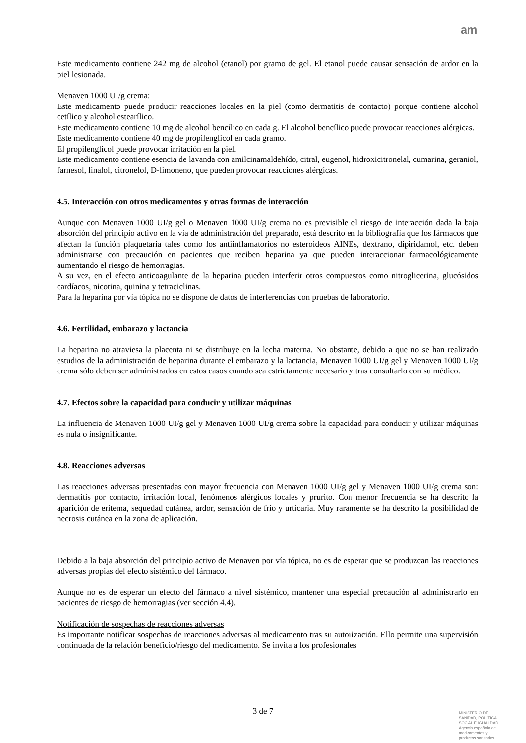am
Este medicamento contiene 242 mg de alcohol (etanol) por gramo de gel. El etanol puede causar sensación de ardor en la piel lesionada.
Menaven 1000 UI/g crema:
Este medicamento puede producir reacciones locales en la piel (como dermatitis de contacto) porque contiene alcohol cetílico y alcohol estearílico.
Este medicamento contiene 10 mg de alcohol bencílico en cada g. El alcohol bencílico puede provocar reacciones alérgicas.
Este medicamento contiene 40 mg de propilenglicol en cada gramo.
El propilenglicol puede provocar irritación en la piel.
Este medicamento contiene esencia de lavanda con amilcinamaldehído, citral, eugenol, hidroxicitronelal, cumarina, geraniol, farnesol, linalol, citronelol, D-limoneno, que pueden provocar reacciones alérgicas.
4.5. Interacción con otros medicamentos y otras formas de interacción
Aunque con Menaven 1000 UI/g gel o Menaven 1000 UI/g crema no es previsible el riesgo de interacción dada la baja absorción del principio activo en la vía de administración del preparado, está descrito en la bibliografía que los fármacos que afectan la función plaquetaria tales como los antiinflamatorios no esteroideos AINEs, dextrano, dipiridamol, etc. deben administrarse con precaución en pacientes que reciben heparina ya que pueden interaccionar farmacológicamente aumentando el riesgo de hemorragias.
A su vez, en el efecto anticoagulante de la heparina pueden interferir otros compuestos como nitroglicerina, glucósidos cardíacos, nicotina, quinina y tetraciclinas.
Para la heparina por vía tópica no se dispone de datos de interferencias con pruebas de laboratorio.
4.6. Fertilidad, embarazo y lactancia
La heparina no atraviesa la placenta ni se distribuye en la lecha materna. No obstante, debido a que no se han realizado estudios de la administración de heparina durante el embarazo y la lactancia, Menaven 1000 UI/g gel y Menaven 1000 UI/g crema sólo deben ser administrados en estos casos cuando sea estrictamente necesario y tras consultarlo con su médico.
4.7. Efectos sobre la capacidad para conducir y utilizar máquinas
La influencia de Menaven 1000 UI/g gel y Menaven 1000 UI/g crema sobre la capacidad para conducir y utilizar máquinas es nula o insignificante.
4.8. Reacciones adversas
Las reacciones adversas presentadas con mayor frecuencia con Menaven 1000 UI/g gel y Menaven 1000 UI/g crema son: dermatitis por contacto, irritación local, fenómenos alérgicos locales y prurito. Con menor frecuencia se ha descrito la aparición de eritema, sequedad cutánea, ardor, sensación de frío y urticaria. Muy raramente se ha descrito la posibilidad de necrosis cutánea en la zona de aplicación.
Debido a la baja absorción del principio activo de Menaven por vía tópica, no es de esperar que se produzcan las reacciones adversas propias del efecto sistémico del fármaco.
Aunque no es de esperar un efecto del fármaco a nivel sistémico, mantener una especial precaución al administrarlo en pacientes de riesgo de hemorragias (ver sección 4.4).
Notificación de sospechas de reacciones adversas
Es importante notificar sospechas de reacciones adversas al medicamento tras su autorización. Ello permite una supervisión continuada de la relación beneficio/riesgo del medicamento. Se invita a los profesionales
3 de 7
MINISTERIO DE
SANIDAD, POLITICA
SOCIAL E IGUALDAD
Agencia española de
medicamentos y
productos sanitarios